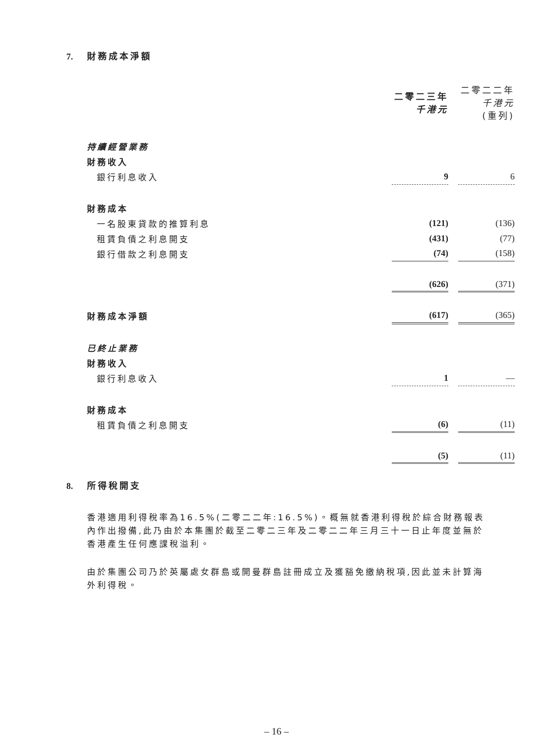7. 財務成本淨額
| | 二零二三年 千港元 | | 二零二二年 千港元 (重列) |
| 持續經營業務 | | | |
| 財務收入 | | | |
| 銀行利息收入 | 9 | | 6 |
| 財務成本 | | | |
| 一名股東貸款的推算利息 | (121) | | (136) |
| 租賃負債之利息開支 | (431) | | (77) |
| 銀行借款之利息開支 | (74) | | (158) |
| | (626) | | (371) |
| 財務成本淨額 | (617) | | (365) |
| 已終止業務 | | | |
| 財務收入 | | | |
| 銀行利息收入 | 1 | | — |
| 財務成本 | | | |
| 租賃負債之利息開支 | (6) | | (11) |
| | (5) | | (11) |
8. 所得稅開支
香港適用利得稅率為16.5%(二零二二年:16.5%)。概無就香港利得稅於綜合財務報表內作出撥備,此乃由於本集團於截至二零二三年及二零二二年三月三十一日止年度並無於香港產生任何應課稅溢利。
由於集團公司乃於英屬處女群島或開曼群島註冊成立及獲豁免繳納稅項,因此並未計算海外利得稅。
– 16 –